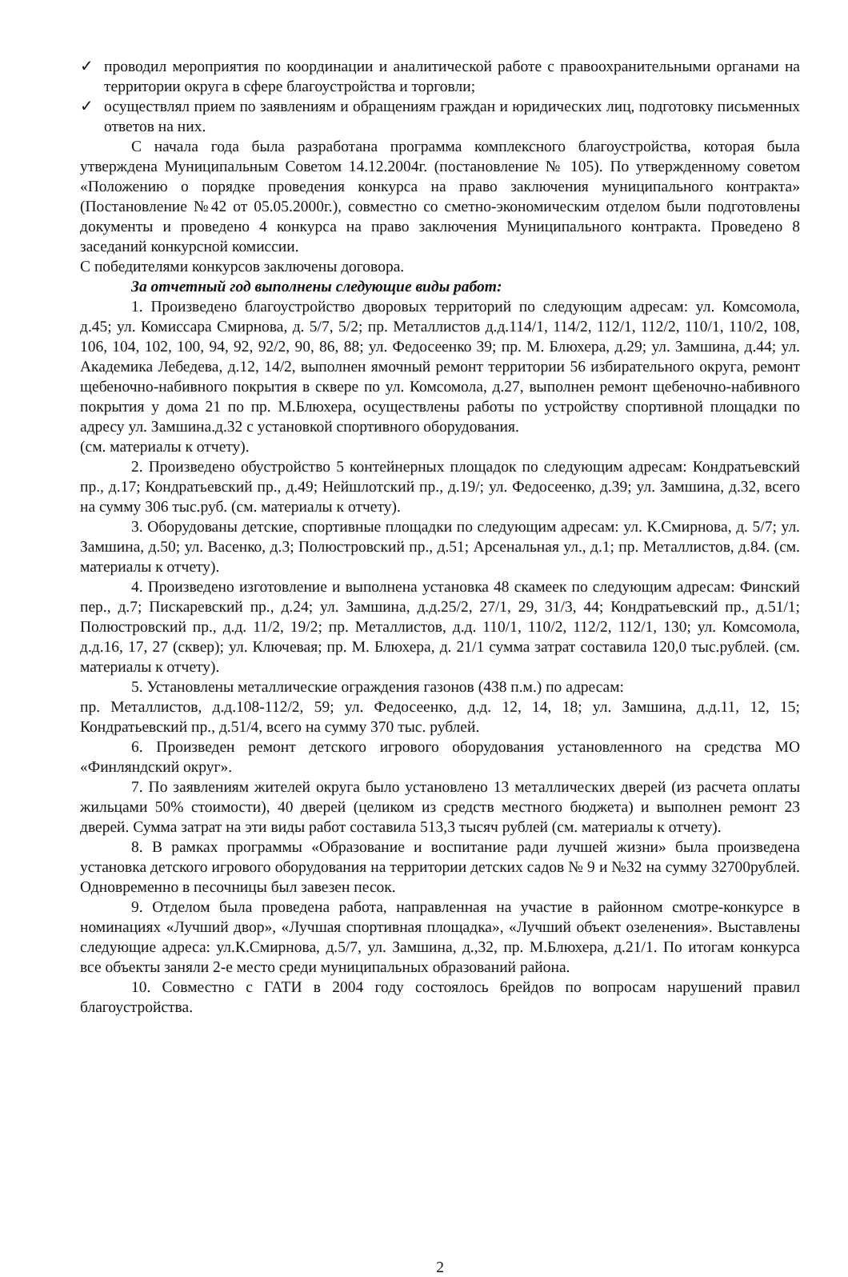✓ проводил мероприятия по координации и аналитической работе с правоохранительными органами на территории округа в сфере благоустройства и торговли;
✓ осуществлял прием по заявлениям и обращениям граждан и юридических лиц, подготовку письменных ответов на них.
С начала года была разработана программа комплексного благоустройства, которая была утверждена Муниципальным Советом 14.12.2004г. (постановление № 105). По утвержденному советом «Положению о порядке проведения конкурса на право заключения муниципального контракта» (Постановление №42 от 05.05.2000г.), совместно со сметно-экономическим отделом были подготовлены документы и проведено 4 конкурса на право заключения Муниципального контракта. Проведено 8 заседаний конкурсной комиссии.
С победителями конкурсов заключены договора.
За отчетный год выполнены следующие виды работ:
1. Произведено благоустройство дворовых территорий по следующим адресам: ул. Комсомола, д.45; ул. Комиссара Смирнова, д. 5/7, 5/2; пр. Металлистов д.д.114/1, 114/2, 112/1, 112/2, 110/1, 110/2, 108, 106, 104, 102, 100, 94, 92, 92/2, 90, 86, 88; ул. Федосеенко 39; пр. М. Блюхера, д.29; ул. Замшина, д.44; ул. Академика Лебедева, д.12, 14/2, выполнен ямочный ремонт территории 56 избирательного округа, ремонт щебеночно-набивного покрытия в сквере по ул. Комсомола, д.27, выполнен ремонт щебеночно-набивного покрытия у дома 21 по пр. М.Блюхера, осуществлены работы по устройству спортивной площадки по адресу ул. Замшина.д.32 с установкой спортивного оборудования.
(см. материалы к отчету).
2. Произведено обустройство 5 контейнерных площадок по следующим адресам: Кондратьевский пр., д.17; Кондратьевский пр., д.49; Нейшлотский пр., д.19/; ул. Федосеенко, д.39; ул. Замшина, д.32, всего на сумму 306 тыс.руб. (см. материалы к отчету).
3. Оборудованы детские, спортивные площадки по следующим адресам: ул. К.Смирнова, д. 5/7; ул. Замшина, д.50; ул. Васенко, д.3; Полюстровский пр., д.51; Арсенальная ул., д.1; пр. Металлистов, д.84. (см. материалы к отчету).
4. Произведено изготовление и выполнена установка 48 скамеек по следующим адресам: Финский пер., д.7; Пискаревский пр., д.24; ул. Замшина, д.д.25/2, 27/1, 29, 31/3, 44; Кондратьевский пр., д.51/1; Полюстровский пр., д.д. 11/2, 19/2; пр. Металлистов, д.д. 110/1, 110/2, 112/2, 112/1, 130; ул. Комсомола, д.д.16, 17, 27 (сквер); ул. Ключевая; пр. М. Блюхера, д. 21/1 сумма затрат составила 120,0 тыс.рублей. (см. материалы к отчету).
5. Установлены металлические ограждения газонов (438 п.м.) по адресам:
пр. Металлистов, д.д.108-112/2, 59; ул. Федосеенко, д.д. 12, 14, 18; ул. Замшина, д.д.11, 12, 15; Кондратьевский пр., д.51/4, всего на сумму 370 тыс. рублей.
6. Произведен ремонт детского игрового оборудования установленного на средства МО «Финляндский округ».
7. По заявлениям жителей округа было установлено 13 металлических дверей (из расчета оплаты жильцами 50% стоимости), 40 дверей (целиком из средств местного бюджета) и выполнен ремонт 23 дверей. Сумма затрат на эти виды работ составила 513,3 тысяч рублей (см. материалы к отчету).
8. В рамках программы «Образование и воспитание ради лучшей жизни» была произведена установка детского игрового оборудования на территории детских садов № 9 и №32 на сумму 32700рублей. Одновременно в песочницы был завезен песок.
9. Отделом была проведена работа, направленная на участие в районном смотре-конкурсе в номинациях «Лучший двор», «Лучшая спортивная площадка», «Лучший объект озеленения». Выставлены следующие адреса: ул.К.Смирнова, д.5/7, ул. Замшина, д.,32, пр. М.Блюхера, д.21/1. По итогам конкурса все объекты заняли 2-е место среди муниципальных образований района.
10. Совместно с ГАТИ в 2004 году состоялось 6рейдов по вопросам нарушений правил благоустройства.
2